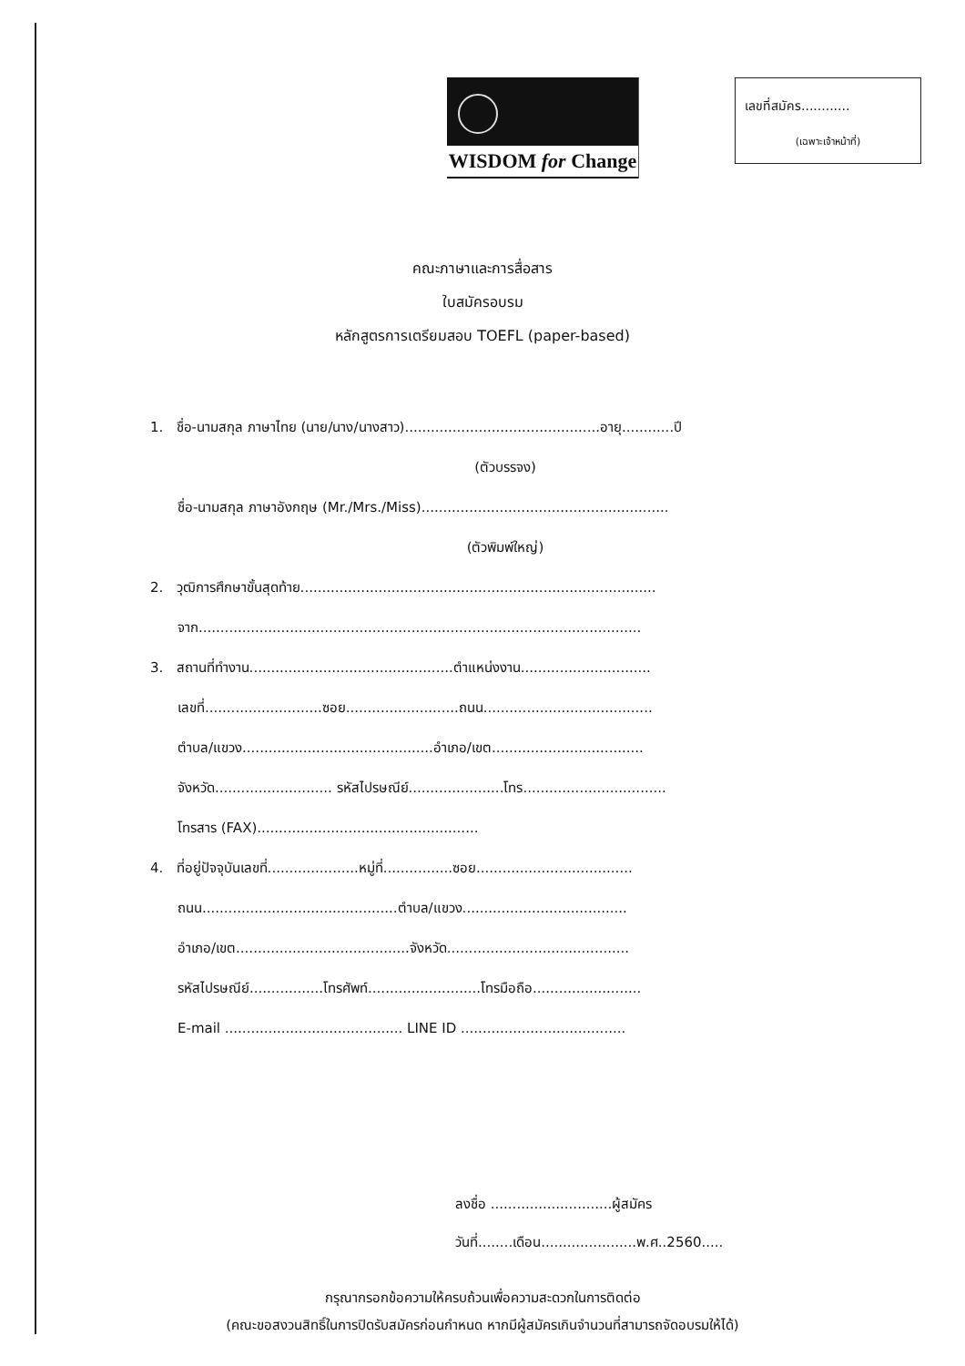WISDOM for Change
เลขที่สมัคร............
(เฉพาะเจ้าหน้าที่)
คณะภาษาและการสื่อสาร
ใบสมัครอบรม
หลักสูตรการเตรียมสอบ TOEFL (paper-based)
1. ชื่อ-นามสกุล ภาษาไทย (นาย/นาง/นางสาว).............................................อายุ............ปี
(ตัวบรรจง)
ชื่อ-นามสกุล ภาษาอังกฤษ (Mr./Mrs./Miss).........................................................
(ตัวพิมพ์ใหญ่)
2. วุฒิการศึกษาขั้นสุดท้าย..................................................................................
จาก......................................................................................................
3. สถานที่ทำงาน...............................................ตำแหน่งงาน..............................
เลขที่...........................ซอย..........................ถนน.......................................
ตำบล/แขวง............................................อำเภอ/เขต...................................
จังหวัด........................... รหัสไปรษณีย์......................โทร.................................
โทรสาร (FAX)...................................................
4. ที่อยู่ปัจจุบันเลขที่.....................หมู่ที่................ซอย....................................
ถนน.............................................ตำบล/แขวง......................................
อำเภอ/เขต........................................จังหวัด..........................................
รหัสไปรษณีย์.................โทรศัพท์..........................โทรมือถือ.........................
E-mail ......................................... LINE ID ......................................
ลงชื่อ ............................ผู้สมัคร
วันที่........เดือน......................พ.ศ..2560.....
กรุณากรอกข้อความให้ครบถ้วนเพื่อความสะดวกในการติดต่อ
(คณะขอสงวนสิทธิ์ในการปิดรับสมัครก่อนกำหนด หากมีผู้สมัครเกินจำนวนที่สามารถจัดอบรมให้ได้)